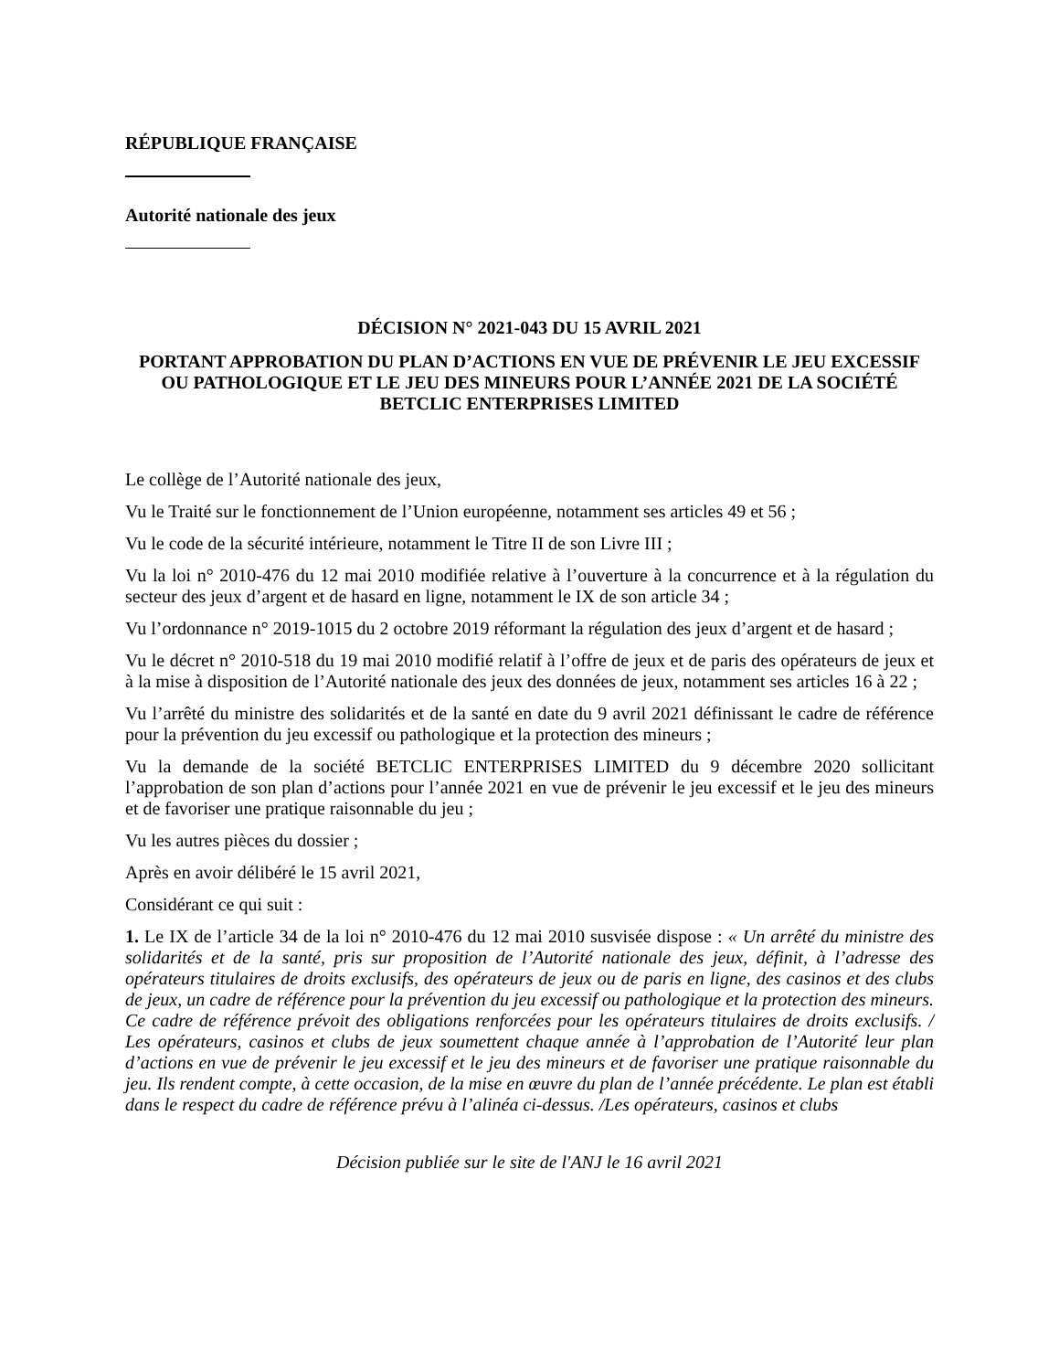RÉPUBLIQUE FRANÇAISE
Autorité nationale des jeux
DÉCISION N° 2021-043 DU 15 AVRIL 2021
PORTANT APPROBATION DU PLAN D’ACTIONS EN VUE DE PRÉVENIR LE JEU EXCESSIF OU PATHOLOGIQUE ET LE JEU DES MINEURS POUR L’ANNÉE 2021 DE LA SOCIÉTÉ BETCLIC ENTERPRISES LIMITED
Le collège de l’Autorité nationale des jeux,
Vu le Traité sur le fonctionnement de l’Union européenne, notamment ses articles 49 et 56 ;
Vu le code de la sécurité intérieure, notamment le Titre II de son Livre III ;
Vu la loi n° 2010-476 du 12 mai 2010 modifiée relative à l’ouverture à la concurrence et à la régulation du secteur des jeux d’argent et de hasard en ligne, notamment le IX de son article 34 ;
Vu l’ordonnance n° 2019-1015 du 2 octobre 2019 réformant la régulation des jeux d’argent et de hasard ;
Vu le décret n° 2010-518 du 19 mai 2010 modifié relatif à l’offre de jeux et de paris des opérateurs de jeux et à la mise à disposition de l’Autorité nationale des jeux des données de jeux, notamment ses articles 16 à 22 ;
Vu l’arrêté du ministre des solidarités et de la santé en date du 9 avril 2021 définissant le cadre de référence pour la prévention du jeu excessif ou pathologique et la protection des mineurs ;
Vu la demande de la société BETCLIC ENTERPRISES LIMITED du 9 décembre 2020 sollicitant l’approbation de son plan d’actions pour l’année 2021 en vue de prévenir le jeu excessif et le jeu des mineurs et de favoriser une pratique raisonnable du jeu ;
Vu les autres pièces du dossier ;
Après en avoir délibéré le 15 avril 2021,
Considérant ce qui suit :
1. Le IX de l’article 34 de la loi n° 2010-476 du 12 mai 2010 susvisée dispose : « Un arrêté du ministre des solidarités et de la santé, pris sur proposition de l’Autorité nationale des jeux, définit, à l’adresse des opérateurs titulaires de droits exclusifs, des opérateurs de jeux ou de paris en ligne, des casinos et des clubs de jeux, un cadre de référence pour la prévention du jeu excessif ou pathologique et la protection des mineurs. Ce cadre de référence prévoit des obligations renforcées pour les opérateurs titulaires de droits exclusifs. / Les opérateurs, casinos et clubs de jeux soumettent chaque année à l’approbation de l’Autorité leur plan d’actions en vue de prévenir le jeu excessif et le jeu des mineurs et de favoriser une pratique raisonnable du jeu. Ils rendent compte, à cette occasion, de la mise en œuvre du plan de l’année précédente. Le plan est établi dans le respect du cadre de référence prévu à l’alinéa ci-dessus. /Les opérateurs, casinos et clubs
Décision publiée sur le site de l'ANJ le 16 avril 2021